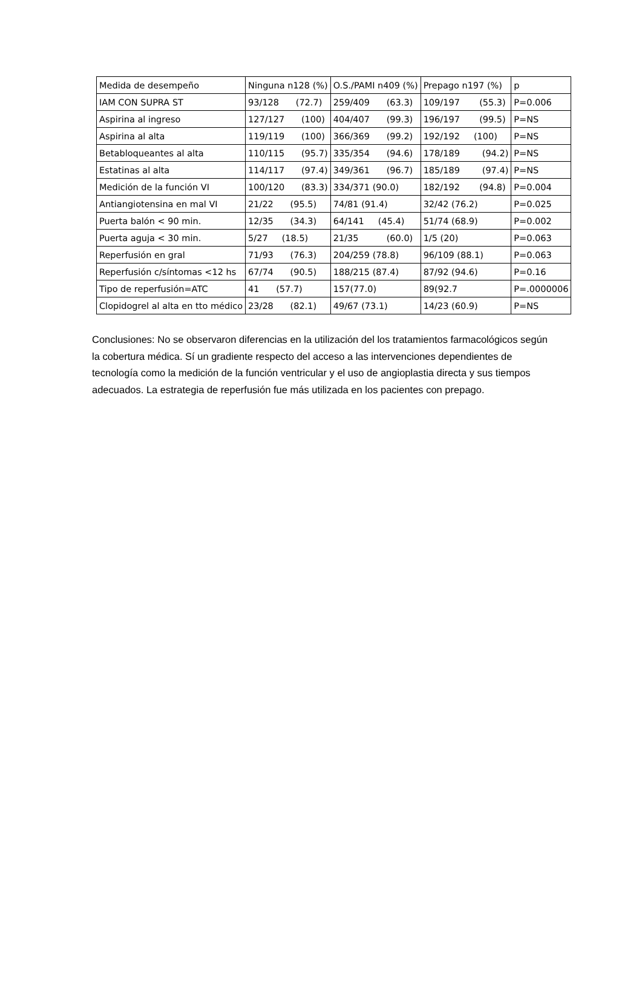| Medida de desempeño | Ninguna n128 (%) | O.S./PAMI n409 (%) | Prepago n197 (%) | p |
| IAM CON SUPRA ST | 93/128 (72.7) | 259/409 (63.3) | 109/197 (55.3) | P=0.006 |
| Aspirina al ingreso | 127/127 (100) | 404/407 (99.3) | 196/197 (99.5) | P=NS |
| Aspirina al alta | 119/119 (100) | 366/369 (99.2) | 192/192 (100) | P=NS |
| Betabloqueantes al alta | 110/115 (95.7) | 335/354 (94.6) | 178/189 (94.2) | P=NS |
| Estatinas al alta | 114/117 (97.4) | 349/361 (96.7) | 185/189 (97.4) | P=NS |
| Medición de la función VI | 100/120 (83.3) | 334/371 (90.0) | 182/192 (94.8) | P=0.004 |
| Antiangiotensina en mal VI | 21/22 (95.5) | 74/81 (91.4) | 32/42 (76.2) | P=0.025 |
| Puerta balón < 90 min. | 12/35 (34.3) | 64/141 (45.4) | 51/74 (68.9) | P=0.002 |
| Puerta aguja < 30 min. | 5/27 (18.5) | 21/35 (60.0) | 1/5 (20) | P=0.063 |
| Reperfusión en gral | 71/93 (76.3) | 204/259 (78.8) | 96/109 (88.1) | P=0.063 |
| Reperfusión c/síntomas <12 hs | 67/74 (90.5) | 188/215 (87.4) | 87/92 (94.6) | P=0.16 |
| Tipo de reperfusión=ATC | 41 (57.7) | 157(77.0) | 89(92.7 | P=.0000006 |
| Clopidogrel al alta en tto médico | 23/28 (82.1) | 49/67 (73.1) | 14/23 (60.9) | P=NS |
Conclusiones: No se observaron diferencias en la utilización del los tratamientos farmacológicos según la cobertura médica. Sí un gradiente respecto del acceso a las intervenciones dependientes de tecnología como la medición de la función ventricular y el uso de angioplastia directa y sus tiempos adecuados. La estrategia de reperfusión fue más utilizada en los pacientes con prepago.